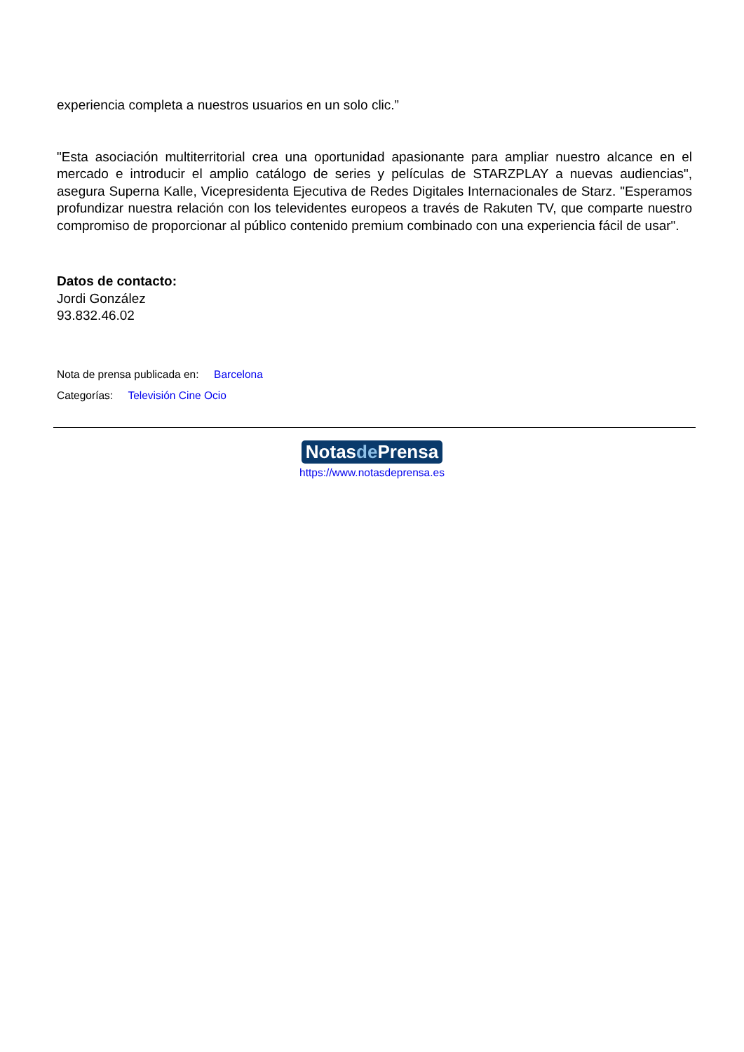experiencia completa a nuestros usuarios en un solo clic.”
"Esta asociación multiterritorial crea una oportunidad apasionante para ampliar nuestro alcance en el mercado e introducir el amplio catálogo de series y películas de STARZPLAY a nuevas audiencias", asegura Superna Kalle, Vicepresidenta Ejecutiva de Redes Digitales Internacionales de Starz. "Esperamos profundizar nuestra relación con los televidentes europeos a través de Rakuten TV, que comparte nuestro compromiso de proporcionar al público contenido premium combinado con una experiencia fácil de usar".
Datos de contacto:
Jordi González
93.832.46.02
Nota de prensa publicada en: Barcelona
Categorías: Televisión Cine Ocio
Notasde Prensa
https://www.notasdeprensa.es